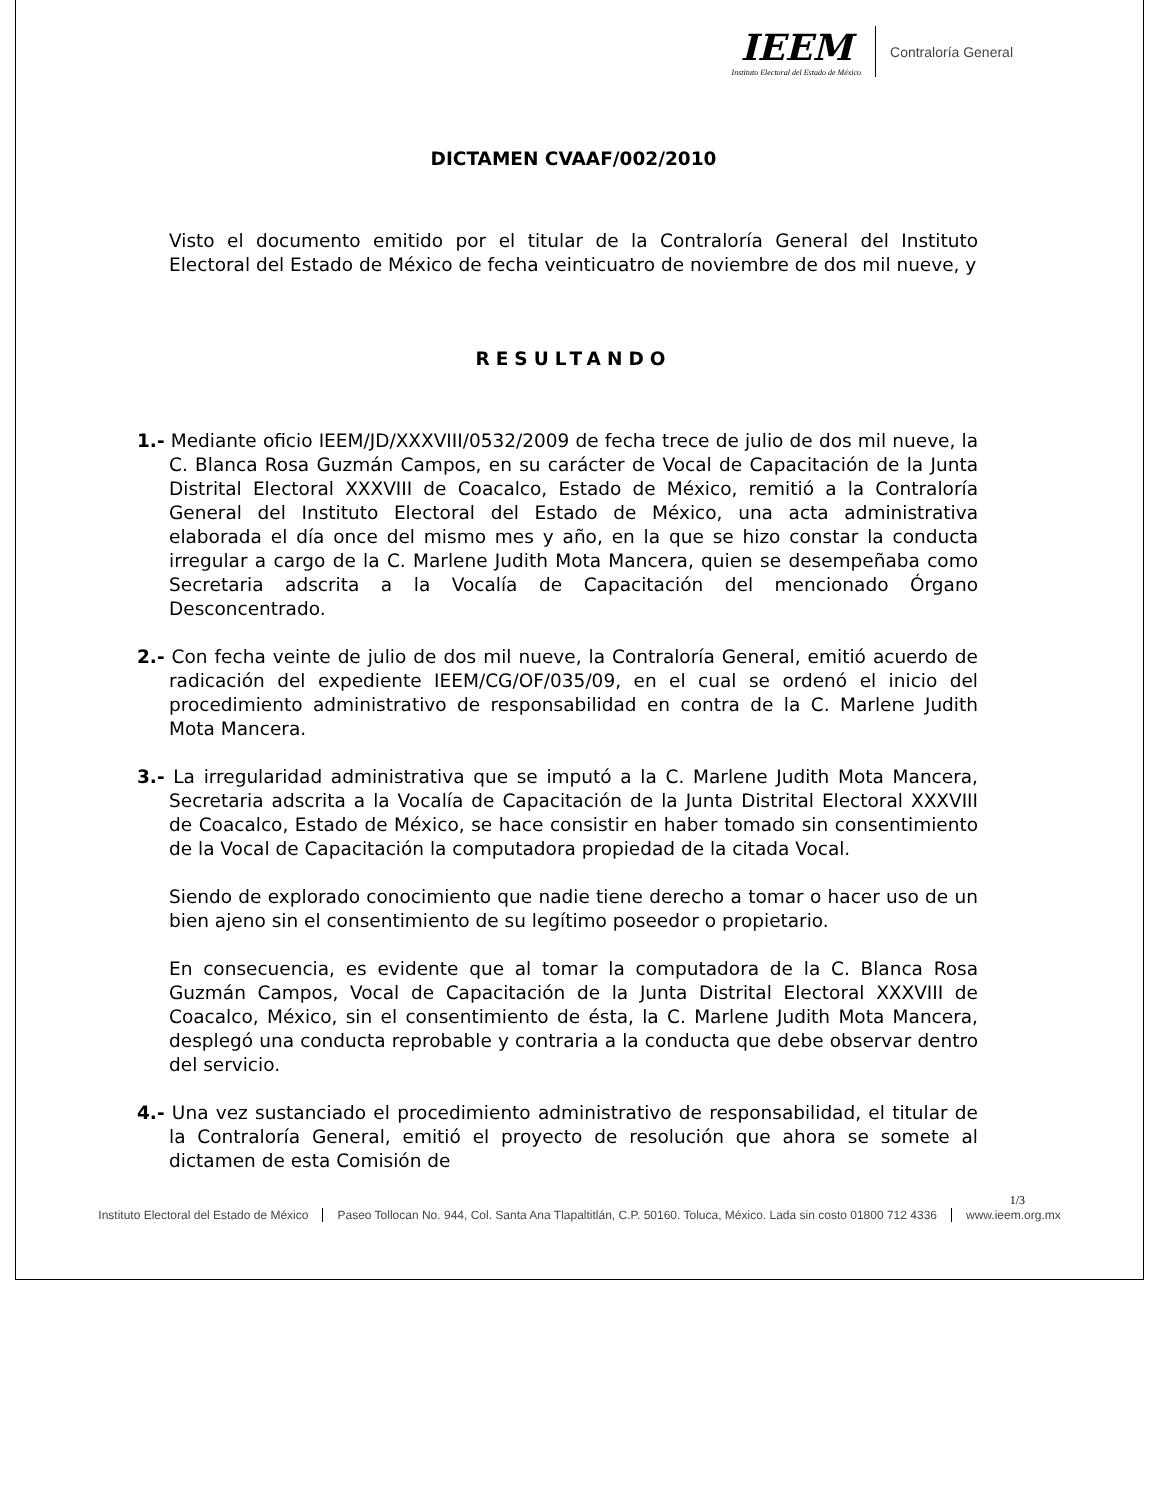IEEM
Instituto Electoral del Estado de México
Contraloría General
DICTAMEN CVAAF/002/2010
Visto el documento emitido por el titular de la Contraloría General del Instituto Electoral del Estado de México de fecha veinticuatro de noviembre de dos mil nueve, y
RESULTANDO
1.- Mediante oficio IEEM/JD/XXXVIII/0532/2009 de fecha trece de julio de dos mil nueve, la C. Blanca Rosa Guzmán Campos, en su carácter de Vocal de Capacitación de la Junta Distrital Electoral XXXVIII de Coacalco, Estado de México, remitió a la Contraloría General del Instituto Electoral del Estado de México, una acta administrativa elaborada el día once del mismo mes y año, en la que se hizo constar la conducta irregular a cargo de la C. Marlene Judith Mota Mancera, quien se desempeñaba como Secretaria adscrita a la Vocalía de Capacitación del mencionado Órgano Desconcentrado.
2.- Con fecha veinte de julio de dos mil nueve, la Contraloría General, emitió acuerdo de radicación del expediente IEEM/CG/OF/035/09, en el cual se ordenó el inicio del procedimiento administrativo de responsabilidad en contra de la C. Marlene Judith Mota Mancera.
3.- La irregularidad administrativa que se imputó a la C. Marlene Judith Mota Mancera, Secretaria adscrita a la Vocalía de Capacitación de la Junta Distrital Electoral XXXVIII de Coacalco, Estado de México, se hace consistir en haber tomado sin consentimiento de la Vocal de Capacitación la computadora propiedad de la citada Vocal.
Siendo de explorado conocimiento que nadie tiene derecho a tomar o hacer uso de un bien ajeno sin el consentimiento de su legítimo poseedor o propietario.
En consecuencia, es evidente que al tomar la computadora de la C. Blanca Rosa Guzmán Campos, Vocal de Capacitación de la Junta Distrital Electoral XXXVIII de Coacalco, México, sin el consentimiento de ésta, la C. Marlene Judith Mota Mancera, desplegó una conducta reprobable y contraria a la conducta que debe observar dentro del servicio.
4.- Una vez sustanciado el procedimiento administrativo de responsabilidad, el titular de la Contraloría General, emitió el proyecto de resolución que ahora se somete al dictamen de esta Comisión de
1/3
Instituto Electoral del Estado de México Paseo Tollocan No. 944, Col. Santa Ana Tlapaltitlán, C.P. 50160. Toluca, México. Lada sin costo 01800 712 4336 www.ieem.org.mx